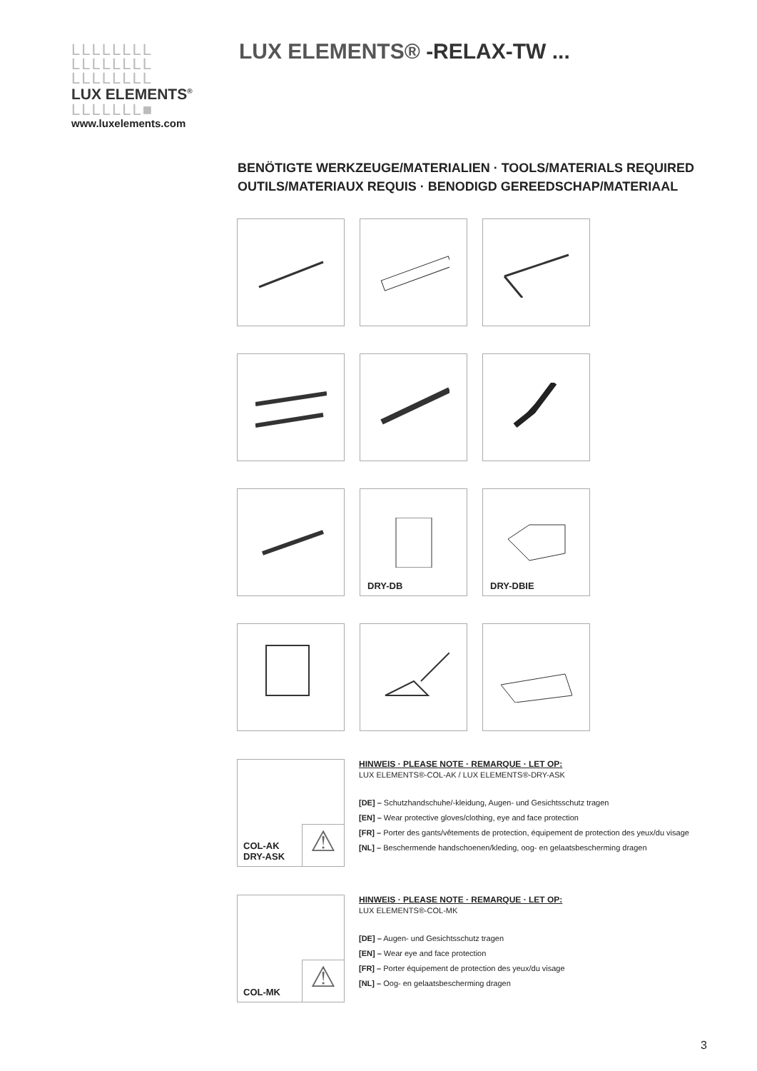LLLLLLLL
LLLLLLLL
LLLLLLLL
LUX ELEMENTS<sup>®</sup>
LLLLLLL■
www.luxelements.com
LUX ELEMENTS® -RELAX-TW ...
BENÖTIGTE WERKZEUGE/MATERIALIEN · TOOLS/MATERIALS REQUIRED
OUTILS/MATERIAUX REQUIS · BENODIGD GEREEDSCHAP/MATERIAAL
DRY-DB
DRY-DBIE
COL-AK
DRY-ASK
⚠
HINWEIS · PLEASE NOTE · REMARQUE · LET OP:
LUX ELEMENTS®-COL-AK / LUX ELEMENTS®-DRY-ASK
[DE] – Schutzhandschuhe/-kleidung, Augen- und Gesichtsschutz tragen
[EN] – Wear protective gloves/clothing, eye and face protection
[FR] – Porter des gants/vêtements de protection, équipement de protection des yeux/du visage
[NL] – Beschermende handschoenen/kleding, oog- en gelaatsbescherming dragen
COL-MK ⚠
HINWEIS · PLEASE NOTE · REMARQUE · LET OP:
LUX ELEMENTS®-COL-MK
[DE] – Augen- und Gesichtsschutz tragen
[EN] – Wear eye and face protection
[FR] – Porter équipement de protection des yeux/du visage
[NL] – Oog- en gelaatsbescherming dragen
3